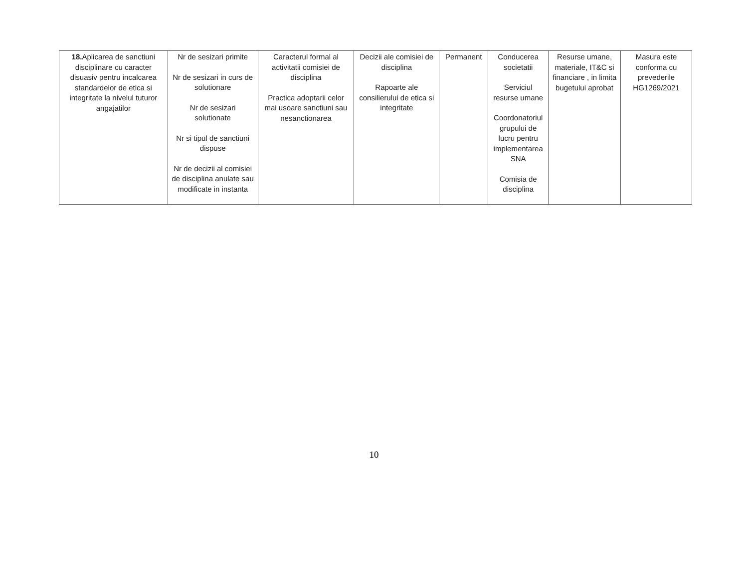| 18. Aplicarea de sanctiuni disciplinare cu caracter disuasiv pentru incalcarea standardelor de etica si integritate la nivelul tuturor angajatilor | Nr de sesizari primite Nr de sesizari in curs de solutionare Nr de sesizari solutionate Nr si tipul de sanctiuni dispuse Nr de decizii al comisiei de disciplina anulate sau modificate in instanta | Caracterul formal al activitatii comisiei de disciplina Practica adoptarii celor mai usoare sanctiuni sau nesanctionarea | Decizii ale comisiei de disciplina Rapoarte ale consilierului de etica si integritate | Permanent | Conducerea societatii Serviciul resurse umane Coordonatoriul grupului de lucru pentru implementarea SNA Comisia de disciplina | Resurse umane, materiale, IT&C si financiare , in limita bugetului aprobat | Masura este conforma cu prevederile HG1269/2021 |
10